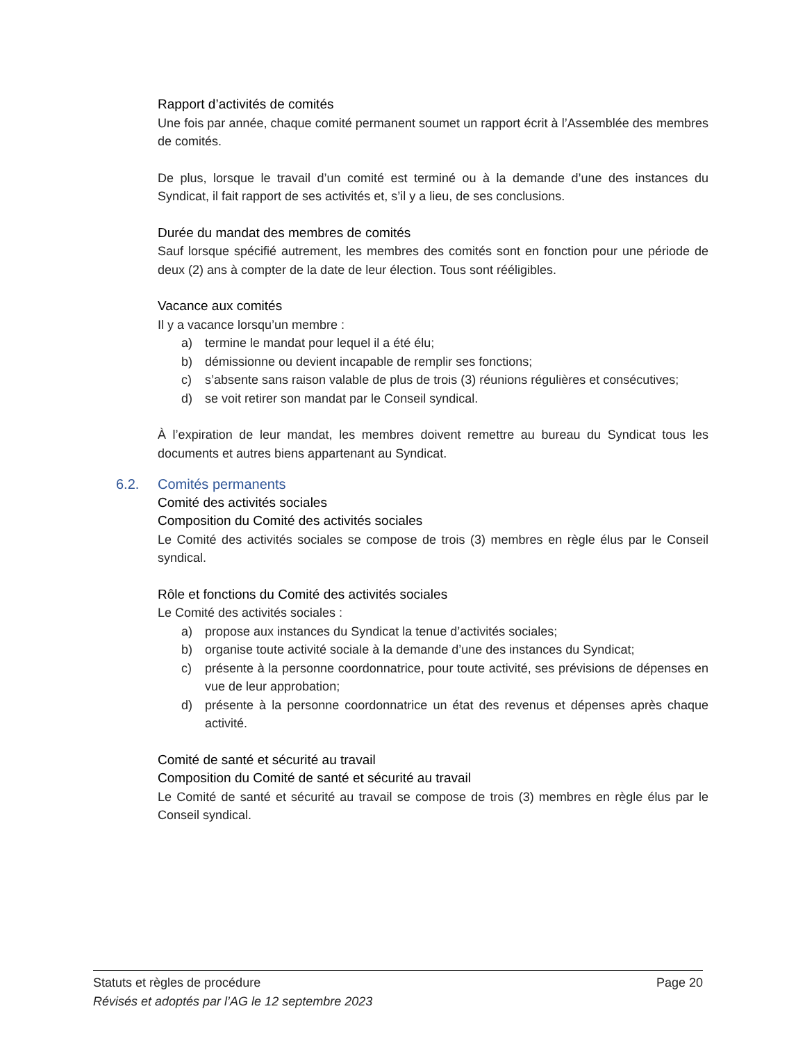Rapport d’activités de comités
Une fois par année, chaque comité permanent soumet un rapport écrit à l’Assemblée des membres de comités.
De plus, lorsque le travail d’un comité est terminé ou à la demande d’une des instances du Syndicat, il fait rapport de ses activités et, s’il y a lieu, de ses conclusions.
Durée du mandat des membres de comités
Sauf lorsque spécifié autrement, les membres des comités sont en fonction pour une période de deux (2) ans à compter de la date de leur élection. Tous sont rééligibles.
Vacance aux comités
Il y a vacance lorsqu’un membre :
a) termine le mandat pour lequel il a été élu;
b) démissionne ou devient incapable de remplir ses fonctions;
c) s’absente sans raison valable de plus de trois (3) réunions régulières et consécutives;
d) se voit retirer son mandat par le Conseil syndical.
À l’expiration de leur mandat, les membres doivent remettre au bureau du Syndicat tous les documents et autres biens appartenant au Syndicat.
6.2. Comités permanents
Comité des activités sociales
Composition du Comité des activités sociales
Le Comité des activités sociales se compose de trois (3) membres en règle élus par le Conseil syndical.
Rôle et fonctions du Comité des activités sociales
Le Comité des activités sociales :
a) propose aux instances du Syndicat la tenue d’activités sociales;
b) organise toute activité sociale à la demande d’une des instances du Syndicat;
c) présente à la personne coordonnatrice, pour toute activité, ses prévisions de dépenses en vue de leur approbation;
d) présente à la personne coordonnatrice un état des revenus et dépenses après chaque activité.
Comité de santé et sécurité au travail
Composition du Comité de santé et sécurité au travail
Le Comité de santé et sécurité au travail se compose de trois (3) membres en règle élus par le Conseil syndical.
Statuts et règles de procédure Page 20
Révisés et adoptés par l’AG le 12 septembre 2023